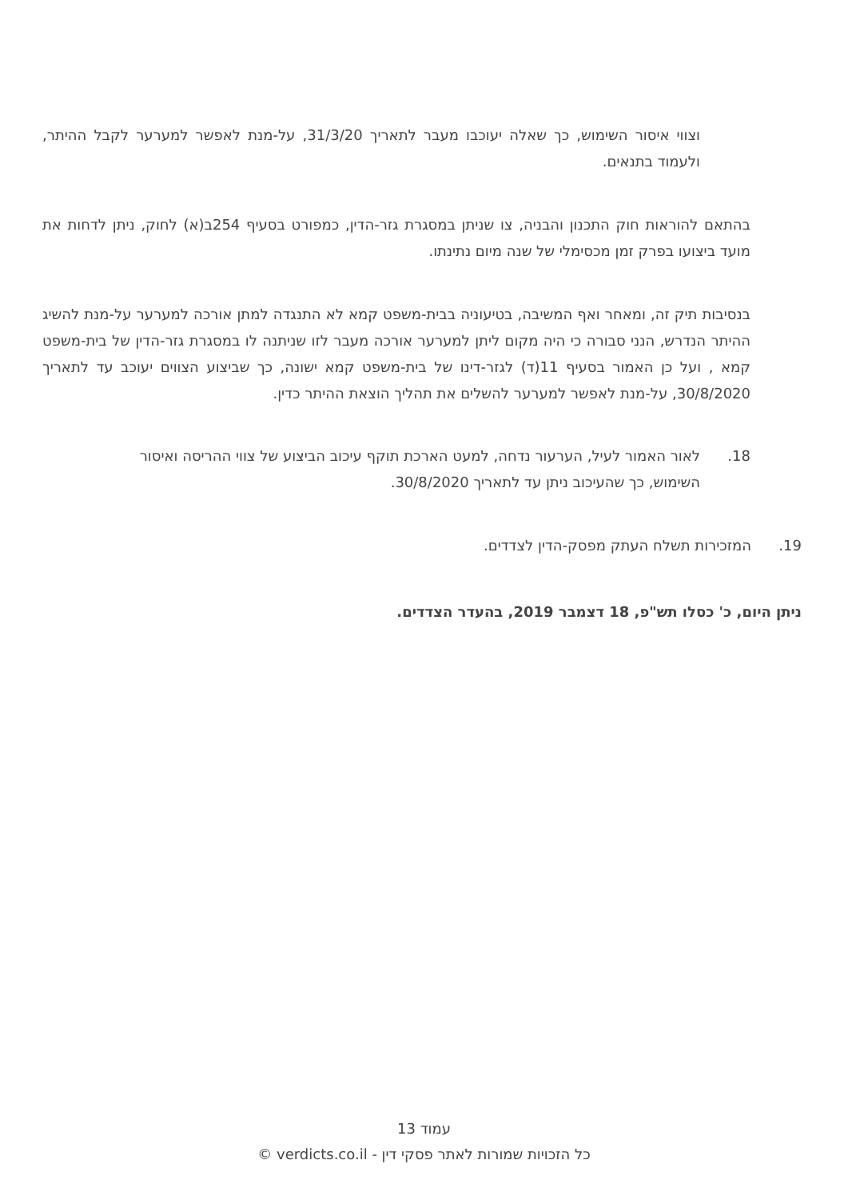וצווי איסור השימוש, כך שאלה יעוכבו מעבר לתאריך 31/3/20, על-מנת לאפשר למערער לקבל ההיתר, ולעמוד בתנאים.
בהתאם להוראות חוק התכנון והבניה, צו שניתן במסגרת גזר-הדין, כמפורט בסעיף 254ב(א) לחוק, ניתן לדחות את מועד ביצועו בפרק זמן מכסימלי של שנה מיום נתינתו.
בנסיבות תיק זה, ומאחר ואף המשיבה, בטיעוניה בבית-משפט קמא לא התנגדה למתן אורכה למערער על-מנת להשיג ההיתר הנדרש, הנני סבורה כי היה מקום ליתן למערער אורכה מעבר לזו שניתנה לו במסגרת גזר-הדין של בית-משפט קמא , ועל כן האמור בסעיף 11(ד) לגזר-דינו של בית-משפט קמא ישונה, כך שביצוע הצווים יעוכב עד לתאריך 30/8/2020, על-מנת לאפשר למערער להשלים את תהליך הוצאת ההיתר כדין.
18. לאור האמור לעיל, הערעור נדחה, למעט הארכת תוקף עיכוב הביצוע של צווי ההריסה ואיסור
השימוש, כך שהעיכוב ניתן עד לתאריך 30/8/2020.
19. המזכירות תשלח העתק מפסק-הדין לצדדים.
ניתן היום, כ' כסלו תש"פ, 18 דצמבר 2019, בהעדר הצדדים.
עמוד 13
כל הזכויות שמורות לאתר פסקי דין - verdicts.co.il ©